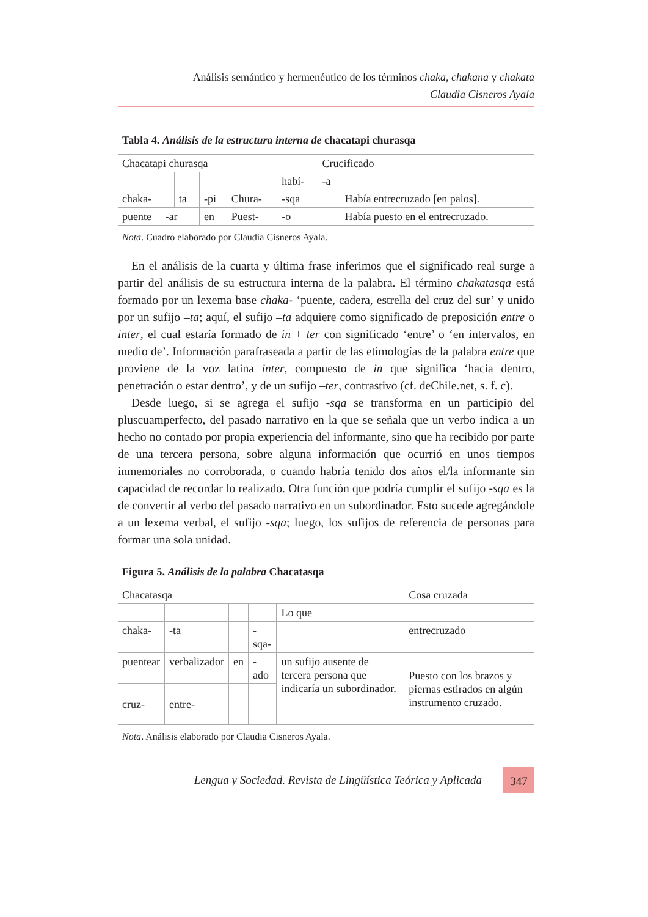Análisis semántico y hermenéutico de los términos chaka, chakana y chakata
Claudia Cisneros Ayala
Tabla 4. Análisis de la estructura interna de chacatapi churasqa
| Chacatapi churasqa | | | | | Crucificado | |
| | | | | habí- | -a | |
| chaka- | ta | -pi | Chura- | -sqa | | Había entrecruzado [en palos]. |
| puente -ar | | en | Puest- | -o | | Había puesto en el entrecruzado. |
Nota. Cuadro elaborado por Claudia Cisneros Ayala.
En el análisis de la cuarta y última frase inferimos que el significado real surge a partir del análisis de su estructura interna de la palabra. El término chakatasqa está formado por un lexema base chaka- ‘puente, cadera, estrella del cruz del sur’ y unido por un sufijo –ta; aquí, el sufijo –ta adquiere como significado de preposición entre o inter, el cual estaría formado de in + ter con significado ‘entre’ o ‘en intervalos, en medio de’. Información parafraseada a partir de las etimologías de la palabra entre que proviene de la voz latina inter, compuesto de in que significa ‘hacia dentro, penetración o estar dentro’, y de un sufijo –ter, contrastivo (cf. deChile.net, s. f. c).
Desde luego, si se agrega el sufijo -sqa se transforma en un participio del pluscuamperfecto, del pasado narrativo en la que se señala que un verbo indica a un hecho no contado por propia experiencia del informante, sino que ha recibido por parte de una tercera persona, sobre alguna información que ocurrió en unos tiempos inmemoriales no corroborada, o cuando habría tenido dos años el/la informante sin capacidad de recordar lo realizado. Otra función que podría cumplir el sufijo -sqa es la de convertir al verbo del pasado narrativo en un subordinador. Esto sucede agregándole a un lexema verbal, el sufijo -sqa; luego, los sufijos de referencia de personas para formar una sola unidad.
Figura 5. Análisis de la palabra Chacatasqa
| Chacatasqa | | | | | Cosa cruzada |
| | | | | Lo que | |
| chaka- | -ta | | -sqa- | | entrecruzado |
| puentear | verbalizador | en | -ado | un sufijo ausente de tercera persona que indicaría un subordinador. | Puesto con los brazos y piernas estirados en algún instrumento cruzado. |
| cruz- | entre- | | | | |
Nota. Análisis elaborado por Claudia Cisneros Ayala.
Lengua y Sociedad. Revista de Lingüística Teórica y Aplicada 347